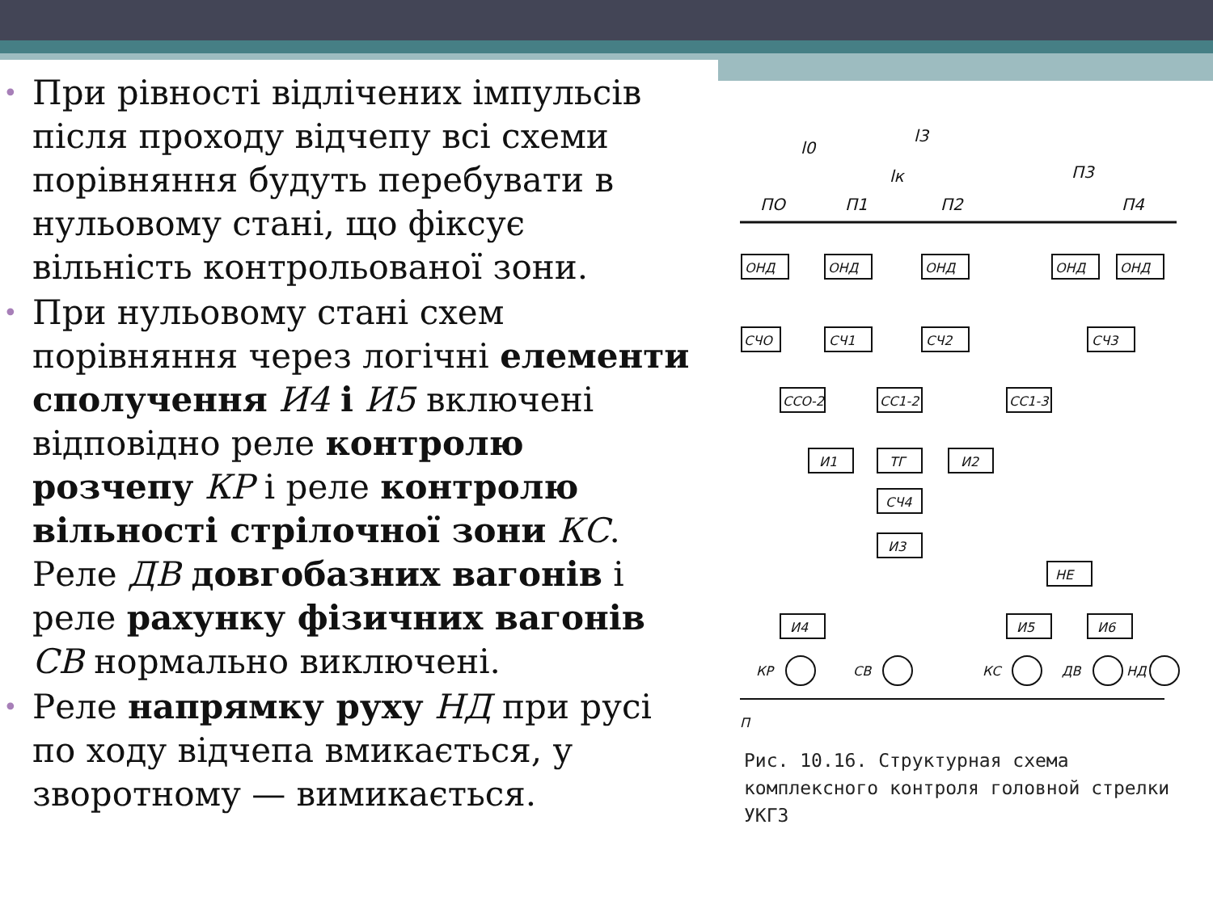• При рівності відлічених імпульсів після проходу відчепу всі схеми порівняння будуть перебувати в нульовому стані, що фіксує вільність контрольованої зони.
• При нульовому стані схем порівняння через логічні елементи сполучення И4 і И5 включені відповідно реле контролю розчепу КР і реле контролю вільності стрілочної зони КС. Реле ДВ довгобазних вагонів і реле рахунку фізичних вагонів СВ нормально виключені.
• Реле напрямку руху НД при русі по ходу відчепа вмикається, у зворотному — вимикається.
ПО
П1
П2
П3
П4
l0
l3
lк
ОНД
ОНД
ОНД
ОНД
ОНД
СЧО
СЧ1
СЧ2
СЧ3
ССО-2
СС1-2
СС1-3
И1
ТГ
И2
СЧ4
И3
НЕ
И4
И5
И6
КР
СВ
КС
ДВ
НД
П
Рис. 10.16. Структурная схема комплексного контроля головной стрелки УКГЗ